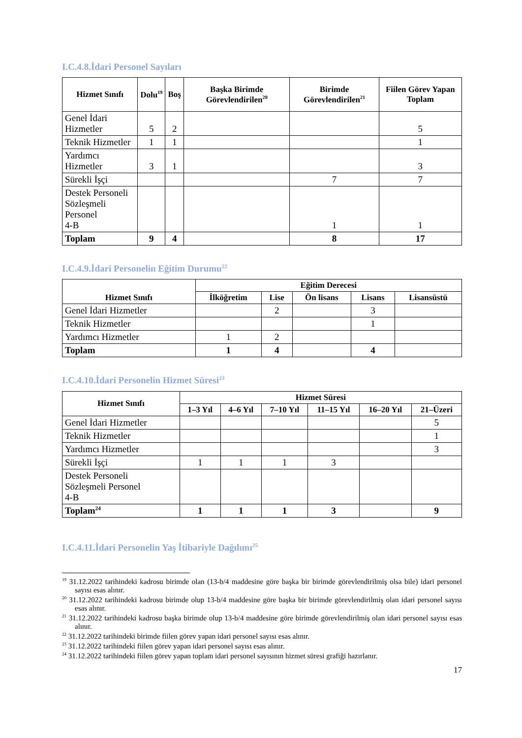I.C.4.8.İdari Personel Sayıları
| Hizmet Sınıfı | Dolu<sup>19</sup> | Boş | Başka Birimde Görevlendirilen<sup>20</sup> | Birimde Görevlendirilen<sup>21</sup> | Fiilen Görev Yapan Toplam |
| --- | --- | --- | --- | --- | --- |
| Genel İdari Hizmetler | 5 | 2 | | | 5 |
| Teknik Hizmetler | 1 | 1 | | | 1 |
| Yardımcı Hizmetler | 3 | 1 | | | 3 |
| Sürekli İşçi | | | | 7 | 7 |
| Destek Personeli Sözleşmeli Personel 4-B | | | | 1 | 1 |
| Toplam | 9 | 4 | | 8 | 17 |
I.C.4.9.İdari Personelin Eğitim Durumu<sup>22</sup>
| Hizmet Sınıfı | Eğitim Derecesi | | | | |
| --- | --- | --- | --- | --- | --- |
| | İlköğretim | Lise | Ön lisans | Lisans | Lisansüstü |
| Genel İdari Hizmetler | | 2 | | 3 | |
| Teknik Hizmetler | | | | 1 | |
| Yardımcı Hizmetler | 1 | 2 | | | |
| Toplam | 1 | 4 | | 4 | |
I.C.4.10.İdari Personelin Hizmet Süresi<sup>23</sup>
| Hizmet Sınıfı | Hizmet Süresi | | | | | |
| --- | --- | --- | --- | --- | --- | --- |
| | 1–3 Yıl | 4–6 Yıl | 7–10 Yıl | 11–15 Yıl | 16–20 Yıl | 21–Üzeri |
| Genel İdari Hizmetler | | | | | | 5 |
| Teknik Hizmetler | | | | | | 1 |
| Yardımcı Hizmetler | | | | | | 3 |
| Sürekli İşçi | 1 | 1 | 1 | 3 | | |
| Destek Personeli Sözleşmeli Personel 4-B | | | | | | |
| Toplam<sup>24</sup> | 1 | 1 | 1 | 3 | | 9 |
I.C.4.11.İdari Personelin Yaş İtibariyle Dağılımı<sup>25</sup>
<sup>19</sup> 31.12.2022 tarihindeki kadrosu birimde olan (13-b/4 maddesine göre başka bir birimde görevlendirilmiş olsa bile) idari personel sayısı esas alınır.
<sup>20</sup> 31.12.2022 tarihindeki kadrosu birimde olup 13-b/4 maddesine göre başka bir birimde görevlendirilmiş olan idari personel sayısı esas alınır.
<sup>21</sup> 31.12.2022 tarihindeki kadrosu başka birimde olup 13-b/4 maddesine göre birimde görevlendirilmiş olan idari personel sayısı esas alınır.
<sup>22</sup> 31.12.2022 tarihindeki birimde fiilen görev yapan idari personel sayısı esas alınır.
<sup>23</sup> 31.12.2022 tarihindeki fiilen görev yapan idari personel sayısı esas alınır.
<sup>24</sup> 31.12.2022 tarihindeki fiilen görev yapan toplam idari personel sayısının hizmet süresi grafiği hazırlanır.
17